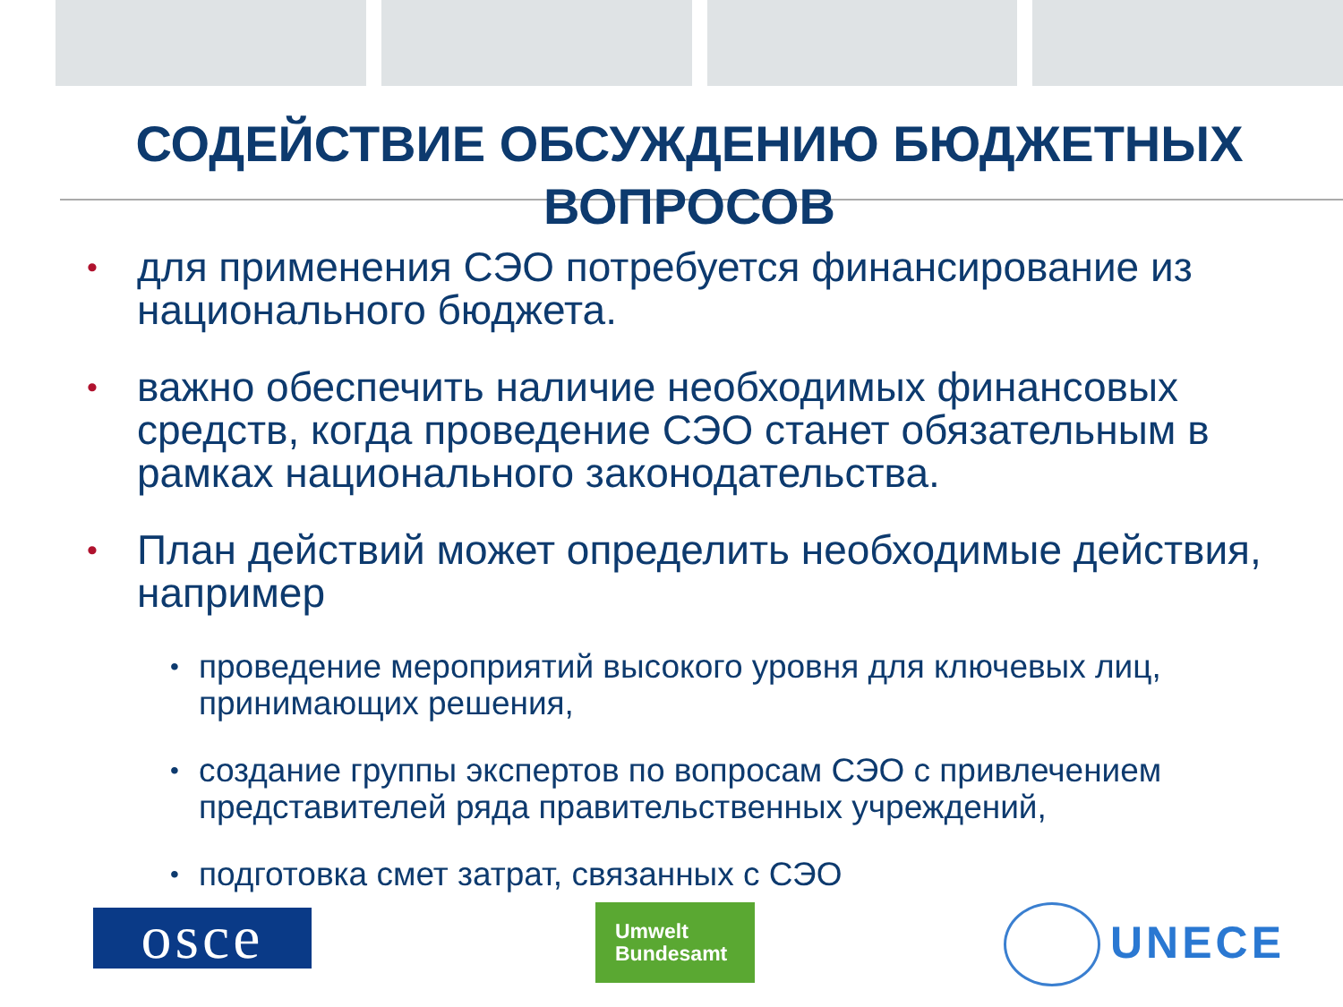СОДЕЙСТВИЕ ОБСУЖДЕНИЮ БЮДЖЕТНЫХ ВОПРОСОВ
• для применения СЭО потребуется финансирование из национального бюджета.
• важно обеспечить наличие необходимых финансовых средств, когда проведение СЭО станет обязательным в рамках национального законодательства.
• План действий может определить необходимые действия, например
• проведение мероприятий высокого уровня для ключевых лиц, принимающих решения,
• создание группы экспертов по вопросам СЭО с привлечением представителей ряда правительственных учреждений,
• подготовка смет затрат, связанных с СЭО
osce
Umwelt
Bundesamt
UNECE